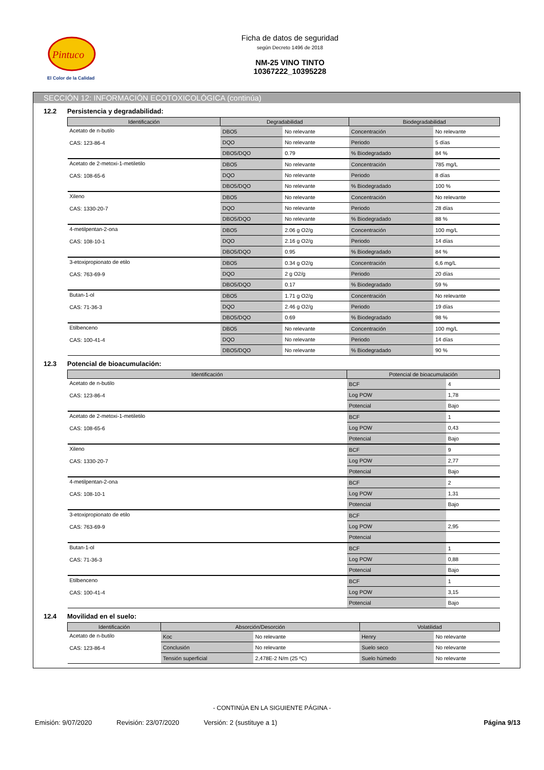Pintuco
El Color de la Calidad
Ficha de datos de seguridad
según Decreto 1496 de 2018
NM-25 VINO TINTO
10367222_10395228
SECCIÓN 12: INFORMACIÓN ECOTOXICOLÓGICA (continúa)
12.2 Persistencia y degradabilidad:
| Identificación | Degradabilidad | | Biodegradabilidad | |
| --- | --- | --- | --- | --- |
| Acetato de n-butilo CAS: 123-86-4 | DBO5 | No relevante | Concentración | No relevante |
| | DQO | No relevante | Periodo | 5 días |
| | DBO5/DQO | 0.79 | % Biodegradado | 84 % |
| Acetato de 2-metoxi-1-metiletilo CAS: 108-65-6 | DBO5 | No relevante | Concentración | 785 mg/L |
| | DQO | No relevante | Periodo | 8 días |
| | DBO5/DQO | No relevante | % Biodegradado | 100 % |
| Xileno CAS: 1330-20-7 | DBO5 | No relevante | Concentración | No relevante |
| | DQO | No relevante | Periodo | 28 días |
| | DBO5/DQO | No relevante | % Biodegradado | 88 % |
| 4-metilpentan-2-ona CAS: 108-10-1 | DBO5 | 2.06 g O2/g | Concentración | 100 mg/L |
| | DQO | 2.16 g O2/g | Periodo | 14 días |
| | DBO5/DQO | 0.95 | % Biodegradado | 84 % |
| 3-etoxipropionato de etilo CAS: 763-69-9 | DBO5 | 0.34 g O2/g | Concentración | 6,6 mg/L |
| | DQO | 2 g O2/g | Periodo | 20 días |
| | DBO5/DQO | 0.17 | % Biodegradado | 59 % |
| Butan-1-ol CAS: 71-36-3 | DBO5 | 1.71 g O2/g | Concentración | No relevante |
| | DQO | 2.46 g O2/g | Periodo | 19 días |
| | DBO5/DQO | 0.69 | % Biodegradado | 98 % |
| Etilbenceno CAS: 100-41-4 | DBO5 | No relevante | Concentración | 100 mg/L |
| | DQO | No relevante | Periodo | 14 días |
| | DBO5/DQO | No relevante | % Biodegradado | 90 % |
12.3 Potencial de bioacumulación:
| Identificación | Potencial de bioacumulación | |
| --- | --- | --- |
| Acetato de n-butilo CAS: 123-86-4 | BCF | 4 |
| | Log POW | 1,78 |
| | Potencial | Bajo |
| Acetato de 2-metoxi-1-metiletilo CAS: 108-65-6 | BCF | 1 |
| | Log POW | 0,43 |
| | Potencial | Bajo |
| Xileno CAS: 1330-20-7 | BCF | 9 |
| | Log POW | 2,77 |
| | Potencial | Bajo |
| 4-metilpentan-2-ona CAS: 108-10-1 | BCF | 2 |
| | Log POW | 1,31 |
| | Potencial | Bajo |
| 3-etoxipropionato de etilo CAS: 763-69-9 | BCF | |
| | Log POW | 2,95 |
| | Potencial | |
| Butan-1-ol CAS: 71-36-3 | BCF | 1 |
| | Log POW | 0,88 |
| | Potencial | Bajo |
| Etilbenceno CAS: 100-41-4 | BCF | 1 |
| | Log POW | 3,15 |
| | Potencial | Bajo |
12.4 Movilidad en el suelo:
| Identificación | Absorción/Desorción | | Volatilidad | |
| --- | --- | --- | --- | --- |
| Acetato de n-butilo CAS: 123-86-4 | Koc | No relevante | Henry | No relevante |
| | Conclusión | No relevante | Suelo seco | No relevante |
| | Tensión superficial | 2,478E-2 N/m (25 ºC) | Suelo húmedo | No relevante |
- CONTINÚA EN LA SIGUIENTE PÁGINA -
Emisión: 9/07/2020 Revisión: 23/07/2020 Versión: 2 (sustituye a 1) Página 9/13